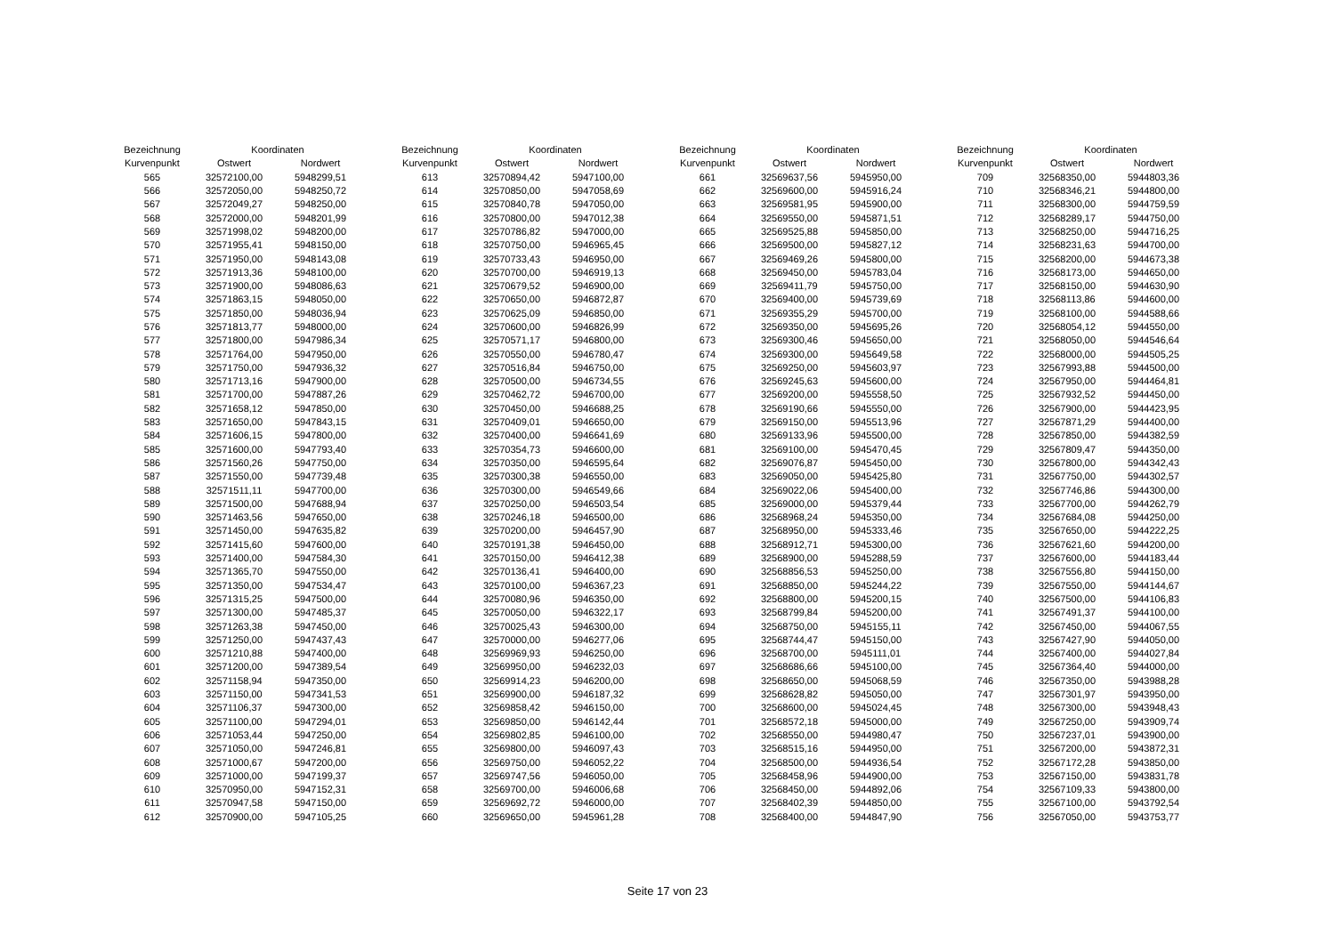| Bezeichnung | Koordinaten | |
| --- | --- | --- |
| Kurvenpunkt | Ostwert | Nordwert |
| 565 | 32572100,00 | 5948299,51 |
| 566 | 32572050,00 | 5948250,72 |
| 567 | 32572049,27 | 5948250,00 |
| 568 | 32572000,00 | 5948201,99 |
| 569 | 32571998,02 | 5948200,00 |
| 570 | 32571955,41 | 5948150,00 |
| 571 | 32571950,00 | 5948143,08 |
| 572 | 32571913,36 | 5948100,00 |
| 573 | 32571900,00 | 5948086,63 |
| 574 | 32571863,15 | 5948050,00 |
| 575 | 32571850,00 | 5948036,94 |
| 576 | 32571813,77 | 5948000,00 |
| 577 | 32571800,00 | 5947986,34 |
| 578 | 32571764,00 | 5947950,00 |
| 579 | 32571750,00 | 5947936,32 |
| 580 | 32571713,16 | 5947900,00 |
| 581 | 32571700,00 | 5947887,26 |
| 582 | 32571658,12 | 5947850,00 |
| 583 | 32571650,00 | 5947843,15 |
| 584 | 32571606,15 | 5947800,00 |
| 585 | 32571600,00 | 5947793,40 |
| 586 | 32571560,26 | 5947750,00 |
| 587 | 32571550,00 | 5947739,48 |
| 588 | 32571511,11 | 5947700,00 |
| 589 | 32571500,00 | 5947688,94 |
| 590 | 32571463,56 | 5947650,00 |
| 591 | 32571450,00 | 5947635,82 |
| 592 | 32571415,60 | 5947600,00 |
| 593 | 32571400,00 | 5947584,30 |
| 594 | 32571365,70 | 5947550,00 |
| 595 | 32571350,00 | 5947534,47 |
| 596 | 32571315,25 | 5947500,00 |
| 597 | 32571300,00 | 5947485,37 |
| 598 | 32571263,38 | 5947450,00 |
| 599 | 32571250,00 | 5947437,43 |
| 600 | 32571210,88 | 5947400,00 |
| 601 | 32571200,00 | 5947389,54 |
| 602 | 32571158,94 | 5947350,00 |
| 603 | 32571150,00 | 5947341,53 |
| 604 | 32571106,37 | 5947300,00 |
| 605 | 32571100,00 | 5947294,01 |
| 606 | 32571053,44 | 5947250,00 |
| 607 | 32571050,00 | 5947246,81 |
| 608 | 32571000,67 | 5947200,00 |
| 609 | 32571000,00 | 5947199,37 |
| 610 | 32570950,00 | 5947152,31 |
| 611 | 32570947,58 | 5947150,00 |
| 612 | 32570900,00 | 5947105,25 |
| Bezeichnung | Koordinaten | |
| --- | --- | --- |
| Kurvenpunkt | Ostwert | Nordwert |
| 613 | 32570894,42 | 5947100,00 |
| 614 | 32570850,00 | 5947058,69 |
| 615 | 32570840,78 | 5947050,00 |
| 616 | 32570800,00 | 5947012,38 |
| 617 | 32570786,82 | 5947000,00 |
| 618 | 32570750,00 | 5946965,45 |
| 619 | 32570733,43 | 5946950,00 |
| 620 | 32570700,00 | 5946919,13 |
| 621 | 32570679,52 | 5946900,00 |
| 622 | 32570650,00 | 5946872,87 |
| 623 | 32570625,09 | 5946850,00 |
| 624 | 32570600,00 | 5946826,99 |
| 625 | 32570571,17 | 5946800,00 |
| 626 | 32570550,00 | 5946780,47 |
| 627 | 32570516,84 | 5946750,00 |
| 628 | 32570500,00 | 5946734,55 |
| 629 | 32570462,72 | 5946700,00 |
| 630 | 32570450,00 | 5946688,25 |
| 631 | 32570409,01 | 5946650,00 |
| 632 | 32570400,00 | 5946641,69 |
| 633 | 32570354,73 | 5946600,00 |
| 634 | 32570350,00 | 5946595,64 |
| 635 | 32570300,38 | 5946550,00 |
| 636 | 32570300,00 | 5946549,66 |
| 637 | 32570250,00 | 5946503,54 |
| 638 | 32570246,18 | 5946500,00 |
| 639 | 32570200,00 | 5946457,90 |
| 640 | 32570191,38 | 5946450,00 |
| 641 | 32570150,00 | 5946412,38 |
| 642 | 32570136,41 | 5946400,00 |
| 643 | 32570100,00 | 5946367,23 |
| 644 | 32570080,96 | 5946350,00 |
| 645 | 32570050,00 | 5946322,17 |
| 646 | 32570025,43 | 5946300,00 |
| 647 | 32570000,00 | 5946277,06 |
| 648 | 32569969,93 | 5946250,00 |
| 649 | 32569950,00 | 5946232,03 |
| 650 | 32569914,23 | 5946200,00 |
| 651 | 32569900,00 | 5946187,32 |
| 652 | 32569858,42 | 5946150,00 |
| 653 | 32569850,00 | 5946142,44 |
| 654 | 32569802,85 | 5946100,00 |
| 655 | 32569800,00 | 5946097,43 |
| 656 | 32569750,00 | 5946052,22 |
| 657 | 32569747,56 | 5946050,00 |
| 658 | 32569700,00 | 5946006,68 |
| 659 | 32569692,72 | 5946000,00 |
| 660 | 32569650,00 | 5945961,28 |
| Bezeichnung | Koordinaten | |
| --- | --- | --- |
| Kurvenpunkt | Ostwert | Nordwert |
| 661 | 32569637,56 | 5945950,00 |
| 662 | 32569600,00 | 5945916,24 |
| 663 | 32569581,95 | 5945900,00 |
| 664 | 32569550,00 | 5945871,51 |
| 665 | 32569525,88 | 5945850,00 |
| 666 | 32569500,00 | 5945827,12 |
| 667 | 32569469,26 | 5945800,00 |
| 668 | 32569450,00 | 5945783,04 |
| 669 | 32569411,79 | 5945750,00 |
| 670 | 32569400,00 | 5945739,69 |
| 671 | 32569355,29 | 5945700,00 |
| 672 | 32569350,00 | 5945695,26 |
| 673 | 32569300,46 | 5945650,00 |
| 674 | 32569300,00 | 5945649,58 |
| 675 | 32569250,00 | 5945603,97 |
| 676 | 32569245,63 | 5945600,00 |
| 677 | 32569200,00 | 5945558,50 |
| 678 | 32569190,66 | 5945550,00 |
| 679 | 32569150,00 | 5945513,96 |
| 680 | 32569133,96 | 5945500,00 |
| 681 | 32569100,00 | 5945470,45 |
| 682 | 32569076,87 | 5945450,00 |
| 683 | 32569050,00 | 5945425,80 |
| 684 | 32569022,06 | 5945400,00 |
| 685 | 32569000,00 | 5945379,44 |
| 686 | 32568968,24 | 5945350,00 |
| 687 | 32568950,00 | 5945333,46 |
| 688 | 32568912,71 | 5945300,00 |
| 689 | 32568900,00 | 5945288,59 |
| 690 | 32568856,53 | 5945250,00 |
| 691 | 32568850,00 | 5945244,22 |
| 692 | 32568800,00 | 5945200,15 |
| 693 | 32568799,84 | 5945200,00 |
| 694 | 32568750,00 | 5945155,11 |
| 695 | 32568744,47 | 5945150,00 |
| 696 | 32568700,00 | 5945111,01 |
| 697 | 32568686,66 | 5945100,00 |
| 698 | 32568650,00 | 5945068,59 |
| 699 | 32568628,82 | 5945050,00 |
| 700 | 32568600,00 | 5945024,45 |
| 701 | 32568572,18 | 5945000,00 |
| 702 | 32568550,00 | 5944980,47 |
| 703 | 32568515,16 | 5944950,00 |
| 704 | 32568500,00 | 5944936,54 |
| 705 | 32568458,96 | 5944900,00 |
| 706 | 32568450,00 | 5944892,06 |
| 707 | 32568402,39 | 5944850,00 |
| 708 | 32568400,00 | 5944847,90 |
| Bezeichnung | Koordinaten | |
| --- | --- | --- |
| Kurvenpunkt | Ostwert | Nordwert |
| 709 | 32568350,00 | 5944803,36 |
| 710 | 32568346,21 | 5944800,00 |
| 711 | 32568300,00 | 5944759,59 |
| 712 | 32568289,17 | 5944750,00 |
| 713 | 32568250,00 | 5944716,25 |
| 714 | 32568231,63 | 5944700,00 |
| 715 | 32568200,00 | 5944673,38 |
| 716 | 32568173,00 | 5944650,00 |
| 717 | 32568150,00 | 5944630,90 |
| 718 | 32568113,86 | 5944600,00 |
| 719 | 32568100,00 | 5944588,66 |
| 720 | 32568054,12 | 5944550,00 |
| 721 | 32568050,00 | 5944546,64 |
| 722 | 32568000,00 | 5944505,25 |
| 723 | 32567993,88 | 5944500,00 |
| 724 | 32567950,00 | 5944464,81 |
| 725 | 32567932,52 | 5944450,00 |
| 726 | 32567900,00 | 5944423,95 |
| 727 | 32567871,29 | 5944400,00 |
| 728 | 32567850,00 | 5944382,59 |
| 729 | 32567809,47 | 5944350,00 |
| 730 | 32567800,00 | 5944342,43 |
| 731 | 32567750,00 | 5944302,57 |
| 732 | 32567746,86 | 5944300,00 |
| 733 | 32567700,00 | 5944262,79 |
| 734 | 32567684,08 | 5944250,00 |
| 735 | 32567650,00 | 5944222,25 |
| 736 | 32567621,60 | 5944200,00 |
| 737 | 32567600,00 | 5944183,44 |
| 738 | 32567556,80 | 5944150,00 |
| 739 | 32567550,00 | 5944144,67 |
| 740 | 32567500,00 | 5944106,83 |
| 741 | 32567491,37 | 5944100,00 |
| 742 | 32567450,00 | 5944067,55 |
| 743 | 32567427,90 | 5944050,00 |
| 744 | 32567400,00 | 5944027,84 |
| 745 | 32567364,40 | 5944000,00 |
| 746 | 32567350,00 | 5943988,28 |
| 747 | 32567301,97 | 5943950,00 |
| 748 | 32567300,00 | 5943948,43 |
| 749 | 32567250,00 | 5943909,74 |
| 750 | 32567237,01 | 5943900,00 |
| 751 | 32567200,00 | 5943872,31 |
| 752 | 32567172,28 | 5943850,00 |
| 753 | 32567150,00 | 5943831,78 |
| 754 | 32567109,33 | 5943800,00 |
| 755 | 32567100,00 | 5943792,54 |
| 756 | 32567050,00 | 5943753,77 |
Seite 17 von 23